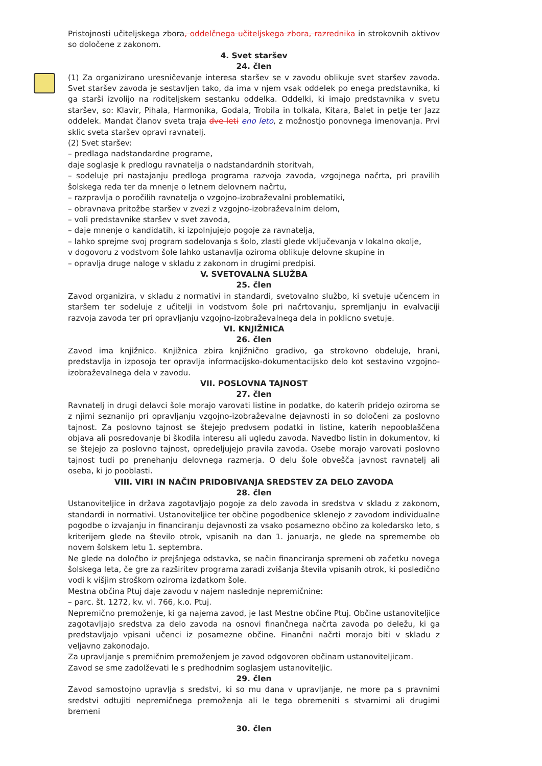Pristojnosti učiteljskega zbora, oddelčnega učiteljskega zbora, razrednika in strokovnih aktivov so določene z zakonom.
4. Svet staršev
24. člen
(1) Za organizirano uresničevanje interesa staršev se v zavodu oblikuje svet staršev zavoda. Svet staršev zavoda je sestavljen tako, da ima v njem vsak oddelek po enega predstavnika, ki ga starši izvolijo na roditeljskem sestanku oddelka. Oddelki, ki imajo predstavnika v svetu staršev, so: Klavir, Pihala, Harmonika, Godala, Trobila in tolkala, Kitara, Balet in petje ter Jazz oddelek. Mandat članov sveta traja dve leti eno leto, z možnostjo ponovnega imenovanja. Prvi sklic sveta staršev opravi ravnatelj.
(2) Svet staršev:
– predlaga nadstandardne programe,
daje soglasje k predlogu ravnatelja o nadstandardnih storitvah,
– sodeluje pri nastajanju predloga programa razvoja zavoda, vzgojnega načrta, pri pravilih šolskega reda ter da mnenje o letnem delovnem načrtu,
– razpravlja o poročilih ravnatelja o vzgojno-izobraževalni problematiki,
– obravnava pritožbe staršev v zvezi z vzgojno-izobraževalnim delom,
– voli predstavnike staršev v svet zavoda,
– daje mnenje o kandidatih, ki izpolnjujejo pogoje za ravnatelja,
– lahko sprejme svoj program sodelovanja s šolo, zlasti glede vključevanja v lokalno okolje,
v dogovoru z vodstvom šole lahko ustanavlja oziroma oblikuje delovne skupine in
– opravlja druge naloge v skladu z zakonom in drugimi predpisi.
V. SVETOVALNA SLUŽBA
25. člen
Zavod organizira, v skladu z normativi in standardi, svetovalno službo, ki svetuje učencem in staršem ter sodeluje z učitelji in vodstvom šole pri načrtovanju, spremljanju in evalvaciji razvoja zavoda ter pri opravljanju vzgojno-izobraževalnega dela in poklicno svetuje.
VI. KNJIŽNICA
26. člen
Zavod ima knjižnico. Knjižnica zbira knjižnično gradivo, ga strokovno obdeluje, hrani, predstavlja in izposoja ter opravlja informacijsko-dokumentacijsko delo kot sestavino vzgojno-izobraževalnega dela v zavodu.
VII. POSLOVNA TAJNOST
27. člen
Ravnatelj in drugi delavci šole morajo varovati listine in podatke, do katerih pridejo oziroma se z njimi seznanijo pri opravljanju vzgojno-izobraževalne dejavnosti in so določeni za poslovno tajnost. Za poslovno tajnost se štejejo predvsem podatki in listine, katerih nepooblaščena objava ali posredovanje bi škodila interesu ali ugledu zavoda. Navedbo listin in dokumentov, ki se štejejo za poslovno tajnost, opredeljujejo pravila zavoda. Osebe morajo varovati poslovno tajnost tudi po prenehanju delovnega razmerja. O delu šole obvešča javnost ravnatelj ali oseba, ki jo pooblasti.
VIII. VIRI IN NAČIN PRIDOBIVANJA SREDSTEV ZA DELO ZAVODA
28. člen
Ustanoviteljice in država zagotavljajo pogoje za delo zavoda in sredstva v skladu z zakonom, standardi in normativi. Ustanoviteljice ter občine pogodbenice sklenejo z zavodom individualne pogodbe o izvajanju in financiranju dejavnosti za vsako posamezno občino za koledarsko leto, s kriterijem glede na število otrok, vpisanih na dan 1. januarja, ne glede na spremembe ob novem šolskem letu 1. septembra.
Ne glede na določbo iz prejšnjega odstavka, se način financiranja spremeni ob začetku novega šolskega leta, če gre za razširitev programa zaradi zvišanja števila vpisanih otrok, ki posledično vodi k višjim stroškom oziroma izdatkom šole.
Mestna občina Ptuj daje zavodu v najem naslednje nepremičnine:
– parc. št. 1272, kv. vl. 766, k.o. Ptuj.
Nepremično premoženje, ki ga najema zavod, je last Mestne občine Ptuj. Občine ustanoviteljice zagotavljajo sredstva za delo zavoda na osnovi finančnega načrta zavoda po deležu, ki ga predstavljajo vpisani učenci iz posamezne občine. Finančni načrti morajo biti v skladu z veljavno zakonodajo.
Za upravljanje s premičnim premoženjem je zavod odgovoren občinam ustanoviteljicam.
Zavod se sme zadolževati le s predhodnim soglasjem ustanoviteljic.
29. člen
Zavod samostojno upravlja s sredstvi, ki so mu dana v upravljanje, ne more pa s pravnimi sredstvi odtujiti nepremičnega premoženja ali le tega obremeniti s stvarnimi ali drugimi bremeni
30. člen